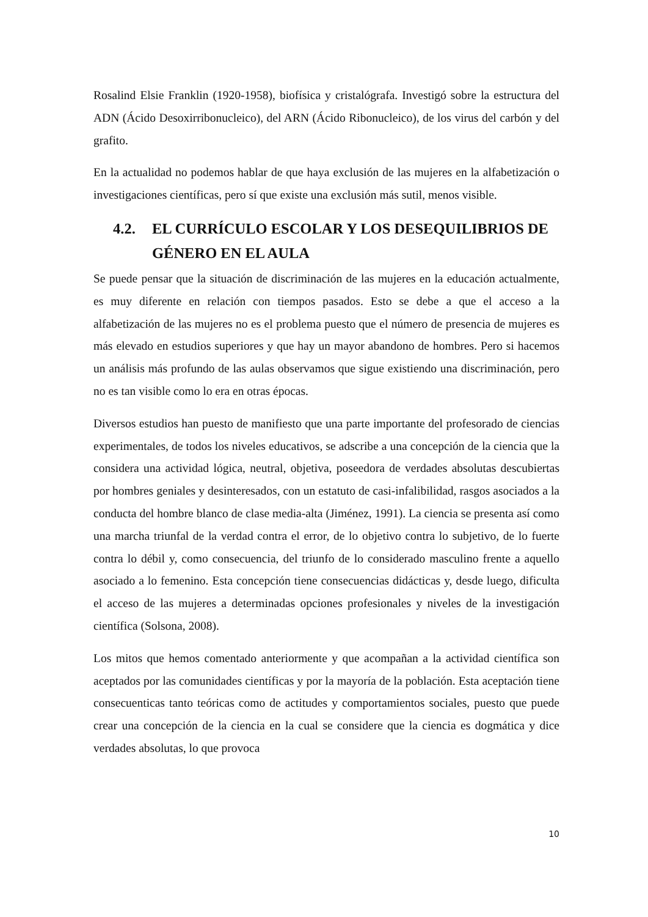Rosalind Elsie Franklin (1920-1958), biofísica y cristalógrafa. Investigó sobre la estructura del ADN (Ácido Desoxirribonucleico), del ARN (Ácido Ribonucleico), de los virus del carbón y del grafito.
En la actualidad no podemos hablar de que haya exclusión de las mujeres en la alfabetización o investigaciones científicas, pero sí que existe una exclusión más sutil, menos visible.
4.2. EL CURRÍCULO ESCOLAR Y LOS DESEQUILIBRIOS DE GÉNERO EN EL AULA
Se puede pensar que la situación de discriminación de las mujeres en la educación actualmente, es muy diferente en relación con tiempos pasados. Esto se debe a que el acceso a la alfabetización de las mujeres no es el problema puesto que el número de presencia de mujeres es más elevado en estudios superiores y que hay un mayor abandono de hombres. Pero si hacemos un análisis más profundo de las aulas observamos que sigue existiendo una discriminación, pero no es tan visible como lo era en otras épocas.
Diversos estudios han puesto de manifiesto que una parte importante del profesorado de ciencias experimentales, de todos los niveles educativos, se adscribe a una concepción de la ciencia que la considera una actividad lógica, neutral, objetiva, poseedora de verdades absolutas descubiertas por hombres geniales y desinteresados, con un estatuto de casi-infalibilidad, rasgos asociados a la conducta del hombre blanco de clase media-alta (Jiménez, 1991). La ciencia se presenta así como una marcha triunfal de la verdad contra el error, de lo objetivo contra lo subjetivo, de lo fuerte contra lo débil y, como consecuencia, del triunfo de lo considerado masculino frente a aquello asociado a lo femenino. Esta concepción tiene consecuencias didácticas y, desde luego, dificulta el acceso de las mujeres a determinadas opciones profesionales y niveles de la investigación científica (Solsona, 2008).
Los mitos que hemos comentado anteriormente y que acompañan a la actividad científica son aceptados por las comunidades científicas y por la mayoría de la población. Esta aceptación tiene consecuenticas tanto teóricas como de actitudes y comportamientos sociales, puesto que puede crear una concepción de la ciencia en la cual se considere que la ciencia es dogmática y dice verdades absolutas, lo que provoca
10